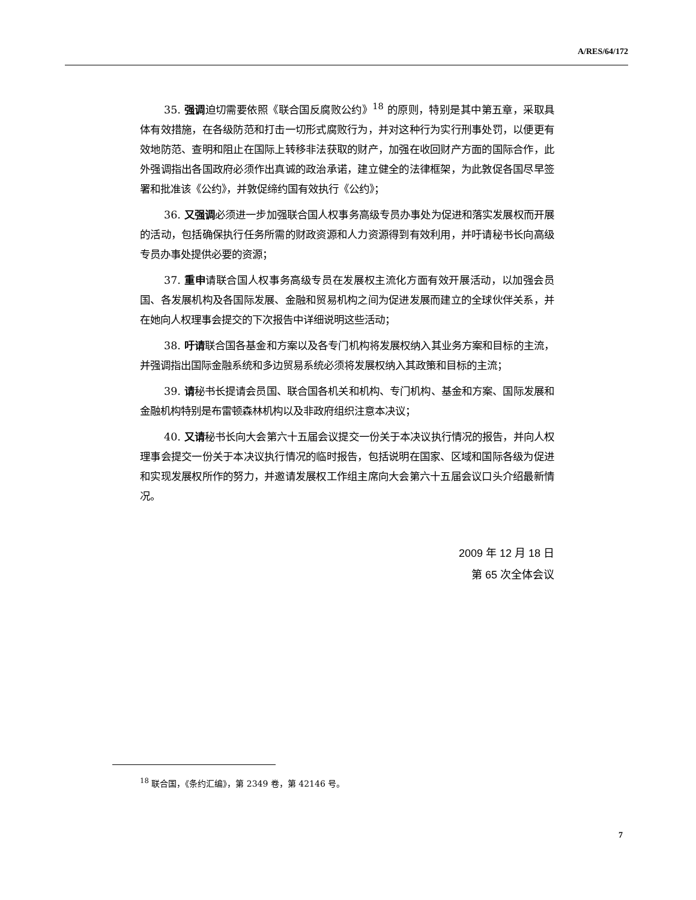A/RES/64/172
35. 强调迫切需要依照《联合国反腐败公约》<sup>18</sup> 的原则，特别是其中第五章，采取具体有效措施，在各级防范和打击一切形式腐败行为，并对这种行为实行刑事处罚，以便更有效地防范、查明和阻止在国际上转移非法获取的财产，加强在收回财产方面的国际合作，此外强调指出各国政府必须作出真诚的政治承诺，建立健全的法律框架，为此敦促各国尽早签署和批准该《公约》，并敦促缔约国有效执行《公约》；
36. 又强调必须进一步加强联合国人权事务高级专员办事处为促进和落实发展权而开展的活动，包括确保执行任务所需的财政资源和人力资源得到有效利用，并吁请秘书长向高级专员办事处提供必要的资源；
37. 重申请联合国人权事务高级专员在发展权主流化方面有效开展活动，以加强会员国、各发展机构及各国际发展、金融和贸易机构之间为促进发展而建立的全球伙伴关系，并在她向人权理事会提交的下次报告中详细说明这些活动；
38. 吁请联合国各基金和方案以及各专门机构将发展权纳入其业务方案和目标的主流，并强调指出国际金融系统和多边贸易系统必须将发展权纳入其政策和目标的主流；
39. 请秘书长提请会员国、联合国各机关和机构、专门机构、基金和方案、国际发展和金融机构特别是布雷顿森林机构以及非政府组织注意本决议；
40. 又请秘书长向大会第六十五届会议提交一份关于本决议执行情况的报告，并向人权理事会提交一份关于本决议执行情况的临时报告，包括说明在国家、区域和国际各级为促进和实现发展权所作的努力，并邀请发展权工作组主席向大会第六十五届会议口头介绍最新情况。
2009 年 12 月 18 日
第 65 次全体会议
<sup>18</sup> 联合国，《条约汇编》，第 2349 卷，第 42146 号。
7